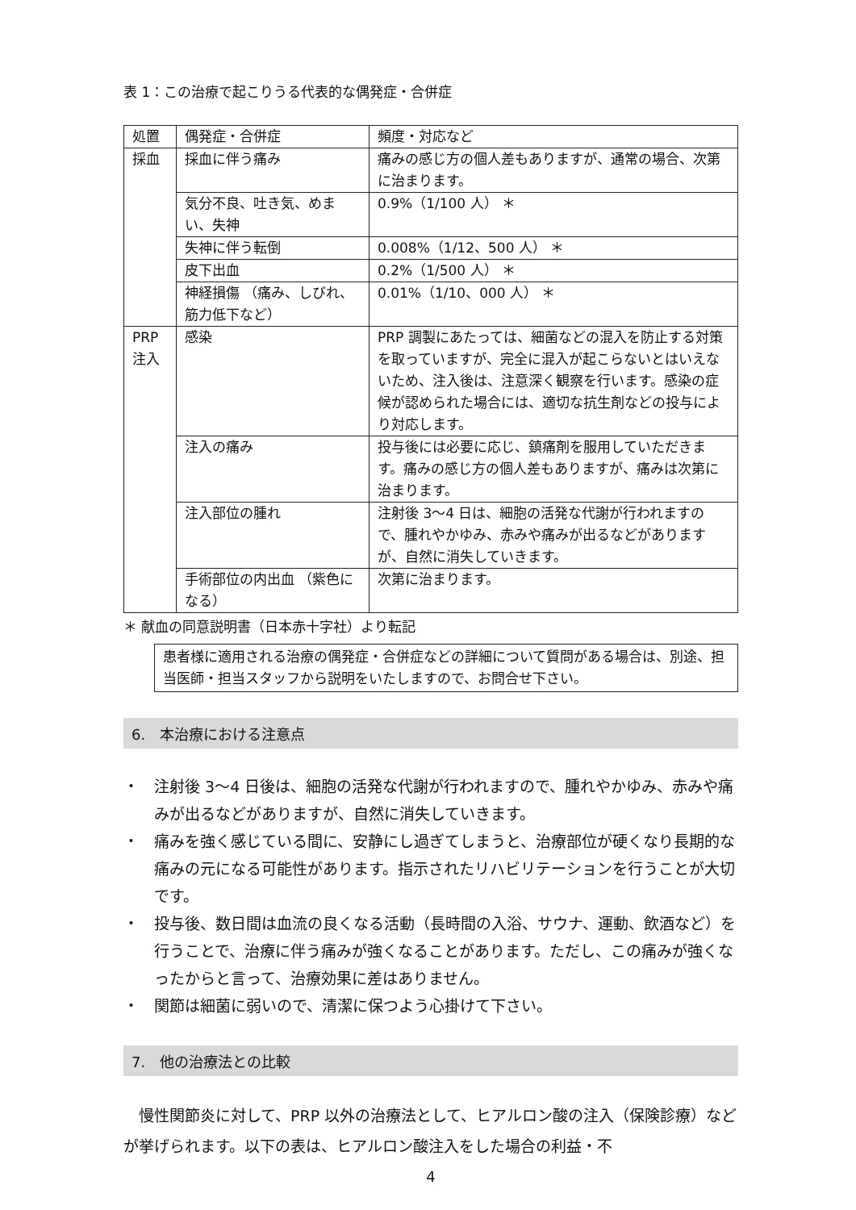表 1：この治療で起こりうる代表的な偶発症・合併症
| 処置 | 偶発症・合併症 | 頻度・対応など |
| --- | --- | --- |
| 採血 | 採血に伴う痛み | 痛みの感じ方の個人差もありますが、通常の場合、次第に治まります。 |
| | 気分不良、吐き気、めまい、失神 | 0.9%（1/100 人） ＊ |
| | 失神に伴う転倒 | 0.008%（1/12、500 人） ＊ |
| | 皮下出血 | 0.2%（1/500 人） ＊ |
| | 神経損傷 （痛み、しびれ、筋力低下など） | 0.01%（1/10、000 人） ＊ |
| PRP 注入 | 感染 | PRP 調製にあたっては、細菌などの混入を防止する対策を取っていますが、完全に混入が起こらないとはいえないため、注入後は、注意深く観察を行います。感染の症候が認められた場合には、適切な抗生剤などの投与により対応します。 |
| | 注入の痛み | 投与後には必要に応じ、鎮痛剤を服用していただきます。痛みの感じ方の個人差もありますが、痛みは次第に治まります。 |
| | 注入部位の腫れ | 注射後 3〜4 日は、細胞の活発な代謝が行われますので、腫れやかゆみ、赤みや痛みが出るなどがありますが、自然に消失していきます。 |
| | 手術部位の内出血 （紫色になる） | 次第に治まります。 |
＊ 献血の同意説明書（日本赤十字社）より転記
患者様に適用される治療の偶発症・合併症などの詳細について質問がある場合は、別途、担当医師・担当スタッフから説明をいたしますので、お問合せ下さい。
6.　本治療における注意点
・　注射後 3〜4 日後は、細胞の活発な代謝が行われますので、腫れやかゆみ、赤みや痛みが出るなどがありますが、自然に消失していきます。
・　痛みを強く感じている間に、安静にし過ぎてしまうと、治療部位が硬くなり長期的な痛みの元になる可能性があります。指示されたリハビリテーションを行うことが大切です。
・　投与後、数日間は血流の良くなる活動（長時間の入浴、サウナ、運動、飲酒など）を行うことで、治療に伴う痛みが強くなることがあります。ただし、この痛みが強くなったからと言って、治療効果に差はありません。
・　関節は細菌に弱いので、清潔に保つよう心掛けて下さい。
7.　他の治療法との比較
慢性関節炎に対して、PRP 以外の治療法として、ヒアルロン酸の注入（保険診療）などが挙げられます。以下の表は、ヒアルロン酸注入をした場合の利益・不
4